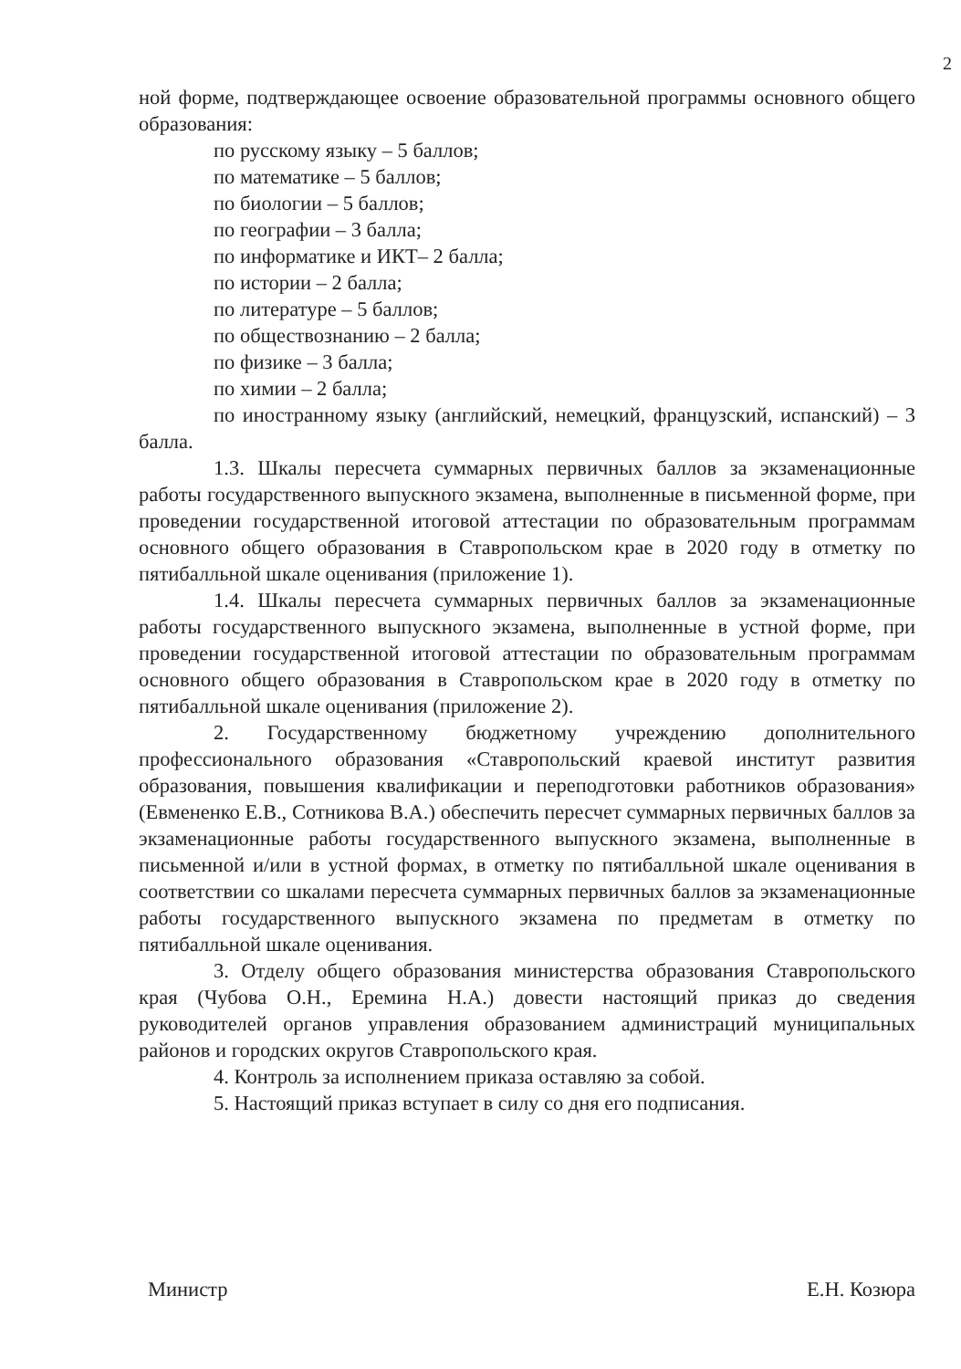2
ной форме, подтверждающее освоение образовательной программы основного общего образования:
по русскому языку – 5 баллов;
по математике – 5 баллов;
по биологии – 5 баллов;
по географии – 3 балла;
по информатике и ИКТ– 2 балла;
по истории – 2 балла;
по литературе – 5 баллов;
по обществознанию – 2 балла;
по физике – 3 балла;
по химии – 2 балла;
по иностранному языку (английский, немецкий, французский, испанский) – 3 балла.
1.3. Шкалы пересчета суммарных первичных баллов за экзаменационные работы государственного выпускного экзамена, выполненные в письменной форме, при проведении государственной итоговой аттестации по образовательным программам основного общего образования в Ставропольском крае в 2020 году в отметку по пятибалльной шкале оценивания (приложение 1).
1.4. Шкалы пересчета суммарных первичных баллов за экзаменационные работы государственного выпускного экзамена, выполненные в устной форме, при проведении государственной итоговой аттестации по образовательным программам основного общего образования в Ставропольском крае в 2020 году в отметку по пятибалльной шкале оценивания (приложение 2).
2. Государственному бюджетному учреждению дополнительного профессионального образования «Ставропольский краевой институт развития образования, повышения квалификации и переподготовки работников образования» (Евмененко Е.В., Сотникова В.А.) обеспечить пересчет суммарных первичных баллов за экзаменационные работы государственного выпускного экзамена, выполненные в письменной и/или в устной формах, в отметку по пятибалльной шкале оценивания в соответствии со шкалами пересчета суммарных первичных баллов за экзаменационные работы государственного выпускного экзамена по предметам в отметку по пятибалльной шкале оценивания.
3. Отделу общего образования министерства образования Ставропольского края (Чубова О.Н., Еремина Н.А.) довести настоящий приказ до сведения руководителей органов управления образованием администраций муниципальных районов и городских округов Ставропольского края.
4. Контроль за исполнением приказа оставляю за собой.
5. Настоящий приказ вступает в силу со дня его подписания.
Министр Е.Н. Козюра